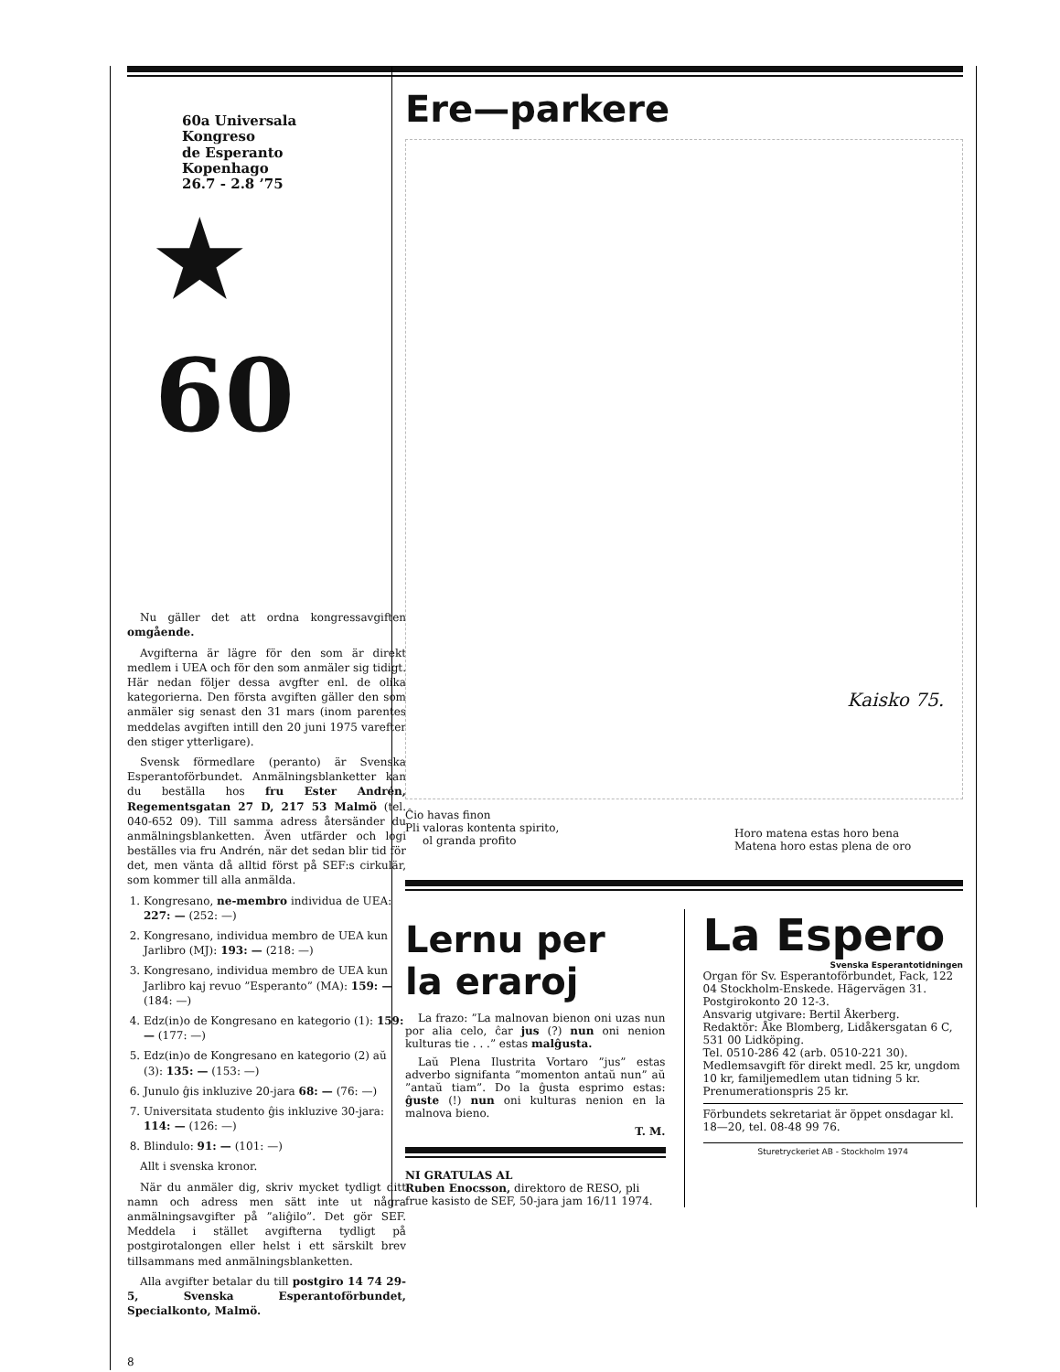60a Universala
Kongreso
de Esperanto
Kopenhago
26.7 - 2.8 ’75
★ 60
Nu gäller det att ordna kongressavgiften omgående.
Avgifterna är lägre för den som är direkt medlem i UEA och för den som anmäler sig tidigt. Här nedan följer dessa avgfter enl. de olika kategorierna. Den första avgiften gäller den som anmäler sig senast den 31 mars (inom parentes meddelas avgiften intill den 20 juni 1975 varefter den stiger ytterligare).
Svensk förmedlare (peranto) är Svenska Esperantoförbundet. Anmälningsblanketter kan du beställa hos fru Ester Andrén, Regementsgatan 27 D, 217 53 Malmö (tel. 040-652 09). Till samma adress återsänder du anmälningsblanketten. Även utfärder och logi beställes via fru Andrén, när det sedan blir tid för det, men vänta då alltid först på SEF:s cirkulär, som kommer till alla anmälda.
1. Kongresano, ne-membro individua de UEA: 227: — (252: —)
2. Kongresano, individua membro de UEA kun Jarlibro (MJ): 193: — (218: —)
3. Kongresano, individua membro de UEA kun Jarlibro kaj revuo ”Esperanto” (MA): 159: — (184: —)
4. Edz(in)o de Kongresano en kategorio (1): 159: — (177: —)
5. Edz(in)o de Kongresano en kategorio (2) aŭ (3): 135: — (153: —)
6. Junulo ĝis inkluzive 20-jara 68: — (76: —)
7. Universitata studento ĝis inkluzive 30-jara: 114: — (126: —)
8. Blindulo: 91: — (101: —)
Allt i svenska kronor.
När du anmäler dig, skriv mycket tydligt ditt namn och adress men sätt inte ut några anmälningsavgifter på ”aliĝilo”. Det gör SEF. Meddela i stället avgifterna tydligt på postgirotalongen eller helst i ett särskilt brev tillsammans med anmälningsblanketten.
Alla avgifter betalar du till postgiro 14 74 29-5, Svenska Esperantoförbundet, Specialkonto, Malmö.
8
Ere—parkere
Kaisko 75.
Ĉio havas finon
Pli valoras kontenta spirito,
ol granda profito
Horo matena estas horo bena
Matena horo estas plena de oro
Lernu per
la eraroj
La frazo: ”La malnovan bienon oni uzas nun por alia celo, ĉar jus (?) nun oni nenion kulturas tie . . .” estas malĝusta.
Laŭ Plena Ilustrita Vortaro ”jus” estas adverbo signifanta ”momenton antaŭ nun” aŭ ”antaŭ tiam”. Do la ĝusta esprimo estas: ĝuste (!) nun oni kulturas nenion en la malnova bieno.
T. M.
NI GRATULAS AL
Ruben Enocsson, direktoro de RESO, pli frue kasisto de SEF, 50-jara jam 16/11 1974.
La Espero
Svenska Esperantotidningen
Organ för Sv. Esperantoförbundet, Fack, 122 04 Stockholm-Enskede. Hägervägen 31.
Postgirokonto 20 12-3.
Ansvarig utgivare: Bertil Åkerberg.
Redaktör: Åke Blomberg, Lidåkersgatan 6 C, 531 00 Lidköping.
Tel. 0510-286 42 (arb. 0510-221 30).
Medlemsavgift för direkt medl. 25 kr, ungdom 10 kr, familjemedlem utan tidning 5 kr.
Prenumerationspris 25 kr.
Förbundets sekretariat är öppet onsdagar kl. 18—20, tel. 08-48 99 76.
Sturetryckeriet AB - Stockholm 1974